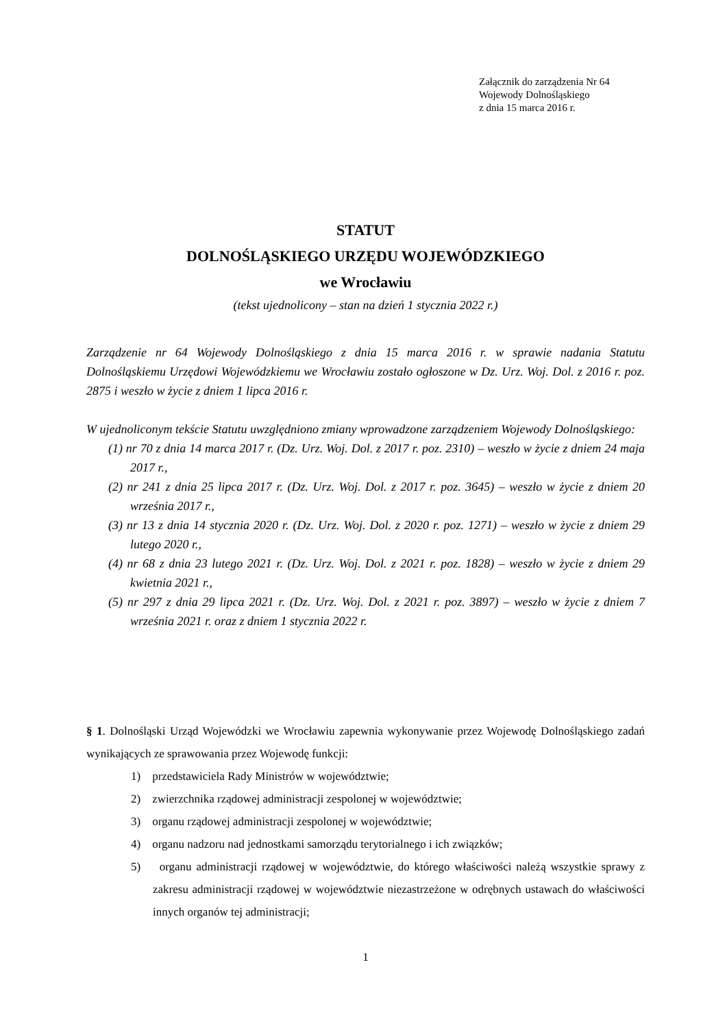Załącznik do zarządzenia Nr 64
Wojewody Dolnośląskiego
z dnia 15 marca 2016 r.
STATUT
DOLNOŚLĄSKIEGO URZĘDU WOJEWÓDZKIEGO
we Wrocławiu
(tekst ujednolicony – stan na dzień 1 stycznia 2022 r.)
Zarządzenie nr 64 Wojewody Dolnośląskiego z dnia 15 marca 2016 r. w sprawie nadania Statutu Dolnośląskiemu Urzędowi Wojewódzkiemu we Wrocławiu zostało ogłoszone w Dz. Urz. Woj. Dol. z 2016 r. poz. 2875 i weszło w życie z dniem 1 lipca 2016 r.
W ujednoliconym tekście Statutu uwzględniono zmiany wprowadzone zarządzeniem Wojewody Dolnośląskiego:
(1) nr 70 z dnia 14 marca 2017 r. (Dz. Urz. Woj. Dol. z 2017 r. poz. 2310) – weszło w życie z dniem 24 maja 2017 r.,
(2) nr 241 z dnia 25 lipca 2017 r. (Dz. Urz. Woj. Dol. z 2017 r. poz. 3645) – weszło w życie z dniem 20 września 2017 r.,
(3) nr 13 z dnia 14 stycznia 2020 r. (Dz. Urz. Woj. Dol. z 2020 r. poz. 1271) – weszło w życie z dniem 29 lutego 2020 r.,
(4) nr 68 z dnia 23 lutego 2021 r. (Dz. Urz. Woj. Dol. z 2021 r. poz. 1828) – weszło w życie z dniem 29 kwietnia 2021 r.,
(5) nr 297 z dnia 29 lipca 2021 r. (Dz. Urz. Woj. Dol. z 2021 r. poz. 3897) – weszło w życie z dniem 7 września 2021 r. oraz z dniem 1 stycznia 2022 r.
§ 1. Dolnośląski Urząd Wojewódzki we Wrocławiu zapewnia wykonywanie przez Wojewodę Dolnośląskiego zadań wynikających ze sprawowania przez Wojewodę funkcji:
1) przedstawiciela Rady Ministrów w województwie;
2) zwierzchnika rządowej administracji zespolonej w województwie;
3) organu rządowej administracji zespolonej w województwie;
4) organu nadzoru nad jednostkami samorządu terytorialnego i ich związków;
5) organu administracji rządowej w województwie, do którego właściwości należą wszystkie sprawy z zakresu administracji rządowej w województwie niezastrzeżone w odrębnych ustawach do właściwości innych organów tej administracji;
1